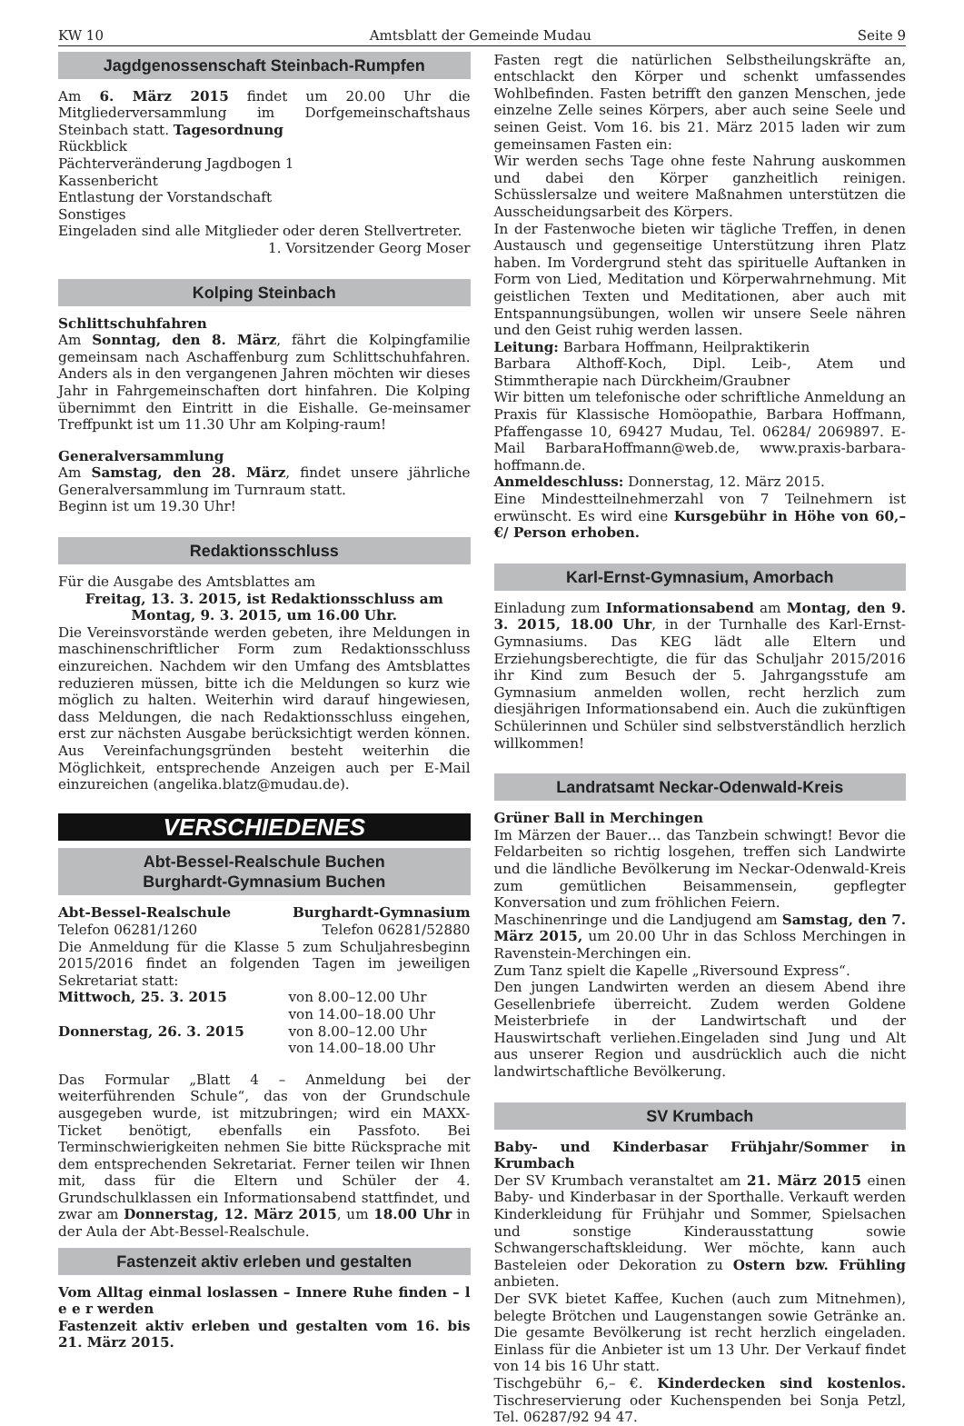KW 10 Amtsblatt der Gemeinde Mudau Seite 9
Jagdgenossenschaft Steinbach-Rumpfen
Am 6. März 2015 findet um 20.00 Uhr die Mitgliederversammlung im Dorfgemeinschaftshaus Steinbach statt. Tagesordnung
Rückblick
Pächterveränderung Jagdbogen 1
Kassenbericht
Entlastung der Vorstandschaft
Sonstiges
Eingeladen sind alle Mitglieder oder deren Stellvertreter.
1. Vorsitzender Georg Moser
Kolping Steinbach
Schlittschuhfahren
Am Sonntag, den 8. März, fährt die Kolpingfamilie gemeinsam nach Aschaffenburg zum Schlittschuhfahren. Anders als in den vergangenen Jahren möchten wir dieses Jahr in Fahrgemeinschaften dort hinfahren. Die Kolping übernimmt den Eintritt in die Eishalle. Ge-meinsamer Treffpunkt ist um 11.30 Uhr am Kolping-raum!
Generalversammlung
Am Samstag, den 28. März, findet unsere jährliche Generalversammlung im Turnraum statt.
Beginn ist um 19.30 Uhr!
Redaktionsschluss
Für die Ausgabe des Amtsblattes am
Freitag, 13. 3. 2015, ist Redaktionsschluss am
Montag, 9. 3. 2015, um 16.00 Uhr.
Die Vereinsvorstände werden gebeten, ihre Meldungen in maschinenschriftlicher Form zum Redaktionsschluss einzureichen. Nachdem wir den Umfang des Amtsblattes reduzieren müssen, bitte ich die Meldungen so kurz wie möglich zu halten. Weiterhin wird darauf hingewiesen, dass Meldungen, die nach Redaktionsschluss eingehen, erst zur nächsten Ausgabe berücksichtigt werden können. Aus Vereinfachungsgründen besteht weiterhin die Möglichkeit, entsprechende Anzeigen auch per E-Mail einzureichen (angelika.blatz@mudau.de).
VERSCHIEDENES
Abt-Bessel-Realschule Buchen
Burghardt-Gymnasium Buchen
Abt-Bessel-Realschule Burghardt-Gymnasium
Telefon 06281/1260 Telefon 06281/52880
Die Anmeldung für die Klasse 5 zum Schuljahresbeginn 2015/2016 findet an folgenden Tagen im jeweiligen Sekretariat statt:
| Mittwoch, 25. 3. 2015 | von 8.00–12.00 Uhr von 14.00–18.00 Uhr |
| Donnerstag, 26. 3. 2015 | von 8.00–12.00 Uhr von 14.00–18.00 Uhr |
Das Formular „Blatt 4 – Anmeldung bei der weiterführenden Schule“, das von der Grundschule ausgegeben wurde, ist mitzubringen; wird ein MAXX-Ticket benötigt, ebenfalls ein Passfoto. Bei Terminschwierigkeiten nehmen Sie bitte Rücksprache mit dem entsprechenden Sekretariat. Ferner teilen wir Ihnen mit, dass für die Eltern und Schüler der 4. Grundschulklassen ein Informationsabend stattfindet, und zwar am Donnerstag, 12. März 2015, um 18.00 Uhr in der Aula der Abt-Bessel-Realschule.
Fastenzeit aktiv erleben und gestalten
Vom Alltag einmal loslassen – Innere Ruhe finden – l e e r werden
Fastenzeit aktiv erleben und gestalten vom 16. bis 21. März 2015.
Fasten regt die natürlichen Selbstheilungskräfte an, entschlackt den Körper und schenkt umfassendes Wohlbefinden. Fasten betrifft den ganzen Menschen, jede einzelne Zelle seines Körpers, aber auch seine Seele und seinen Geist. Vom 16. bis 21. März 2015 laden wir zum gemeinsamen Fasten ein:
Wir werden sechs Tage ohne feste Nahrung auskommen und dabei den Körper ganzheitlich reinigen. Schüsslersalze und weitere Maßnahmen unterstützen die Ausscheidungsarbeit des Körpers.
In der Fastenwoche bieten wir tägliche Treffen, in denen Austausch und gegenseitige Unterstützung ihren Platz haben. Im Vordergrund steht das spirituelle Auftanken in Form von Lied, Meditation und Körperwahrnehmung. Mit geistlichen Texten und Meditationen, aber auch mit Entspannungsübungen, wollen wir unsere Seele nähren und den Geist ruhig werden lassen.
Leitung: Barbara Hoffmann, Heilpraktikerin
Barbara Althoff-Koch, Dipl. Leib-, Atem und Stimmtherapie nach Dürckheim/Graubner
Wir bitten um telefonische oder schriftliche Anmeldung an Praxis für Klassische Homöopathie, Barbara Hoffmann, Pfaffengasse 10, 69427 Mudau, Tel. 06284/ 2069897. E-Mail BarbaraHoffmann@web.de, www.praxis-barbara-hoffmann.de.
Anmeldeschluss: Donnerstag, 12. März 2015.
Eine Mindestteilnehmerzahl von 7 Teilnehmern ist erwünscht. Es wird eine Kursgebühr in Höhe von 60,– €/ Person erhoben.
Karl-Ernst-Gymnasium, Amorbach
Einladung zum Informationsabend am Montag, den 9. 3. 2015, 18.00 Uhr, in der Turnhalle des Karl-Ernst-Gymnasiums. Das KEG lädt alle Eltern und Erziehungsberechtigte, die für das Schuljahr 2015/2016 ihr Kind zum Besuch der 5. Jahrgangsstufe am Gymnasium anmelden wollen, recht herzlich zum diesjährigen Informationsabend ein. Auch die zukünftigen Schülerinnen und Schüler sind selbstverständlich herzlich willkommen!
Landratsamt Neckar-Odenwald-Kreis
Grüner Ball in Merchingen
Im Märzen der Bauer… das Tanzbein schwingt! Bevor die Feldarbeiten so richtig losgehen, treffen sich Landwirte und die ländliche Bevölkerung im Neckar-Odenwald-Kreis zum gemütlichen Beisammensein, gepflegter Konversation und zum fröhlichen Feiern.
Maschinenringe und die Landjugend am Samstag, den 7. März 2015, um 20.00 Uhr in das Schloss Merchingen in Ravenstein-Merchingen ein.
Zum Tanz spielt die Kapelle „Riversound Express“.
Den jungen Landwirten werden an diesem Abend ihre Gesellenbriefe überreicht. Zudem werden Goldene Meisterbriefe in der Landwirtschaft und der Hauswirtschaft verliehen.Eingeladen sind Jung und Alt aus unserer Region und ausdrücklich auch die nicht landwirtschaftliche Bevölkerung.
SV Krumbach
Baby- und Kinderbasar Frühjahr/Sommer in Krumbach
Der SV Krumbach veranstaltet am 21. März 2015 einen Baby- und Kinderbasar in der Sporthalle. Verkauft werden Kinderkleidung für Frühjahr und Sommer, Spielsachen und sonstige Kinderausstattung sowie Schwangerschaftskleidung. Wer möchte, kann auch Basteleien oder Dekoration zu Ostern bzw. Frühling anbieten.
Der SVK bietet Kaffee, Kuchen (auch zum Mitnehmen), belegte Brötchen und Laugenstangen sowie Getränke an. Die gesamte Bevölkerung ist recht herzlich eingeladen. Einlass für die Anbieter ist um 13 Uhr. Der Verkauf findet von 14 bis 16 Uhr statt.
Tischgebühr 6,– €. Kinderdecken sind kostenlos. Tischreservierung oder Kuchenspenden bei Sonja Petzl, Tel. 06287/92 94 47.